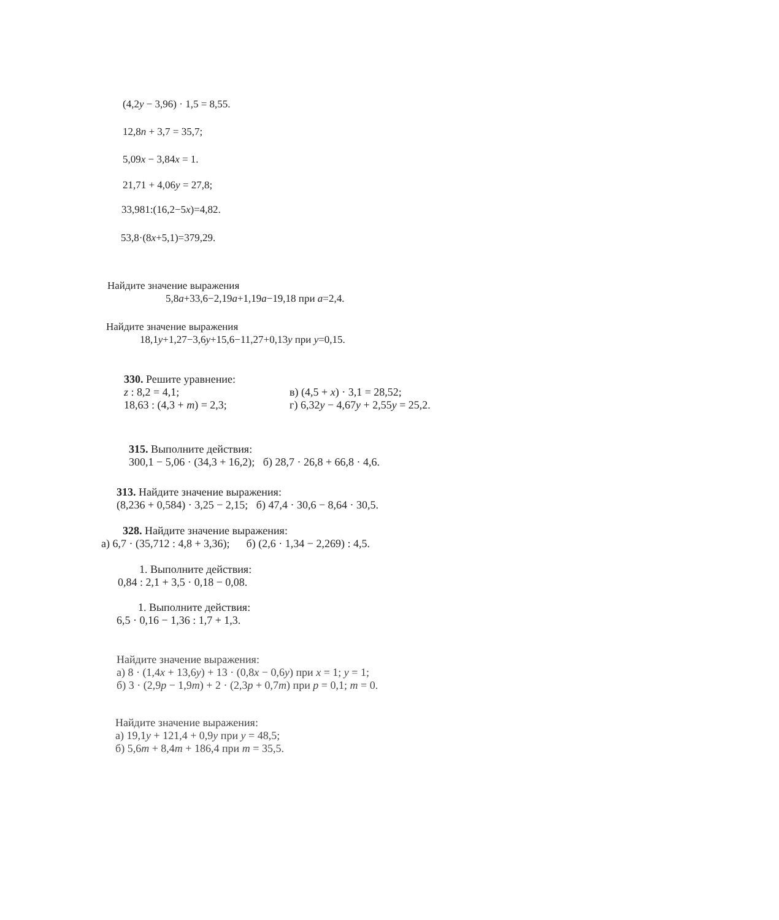(4,2y − 3,96) · 1,5 = 8,55.
12,8n + 3,7 = 35,7;
5,09x − 3,84x = 1.
21,71 + 4,06y = 27,8;
33,981:(16,2−5x)=4,82.
53,8·(8x+5,1)=379,29.
Найдите значение выражения
5,8a+33,6−2,19a+1,19a−19,18 при a=2,4.
Найдите значение выражения
18,1y+1,27−3,6y+15,6−11,27+0,13y при y=0,15.
330. Решите уравнение:
z : 8,2 = 4,1; в) (4,5 + x) · 3,1 = 28,52;
18,63 : (4,3 + m) = 2,3; г) 6,32y − 4,67y + 2,55y = 25,2.
315. Выполните действия:
300,1 − 5,06 · (34,3 + 16,2); б) 28,7 · 26,8 + 66,8 · 4,6.
313. Найдите значение выражения:
(8,236 + 0,584) · 3,25 − 2,15; б) 47,4 · 30,6 − 8,64 · 30,5.
328. Найдите значение выражения:
а) 6,7 · (35,712 : 4,8 + 3,36); б) (2,6 · 1,34 − 2,269) : 4,5.
1. Выполните действия:
0,84 : 2,1 + 3,5 · 0,18 − 0,08.
1. Выполните действия:
6,5 · 0,16 − 1,36 : 1,7 + 1,3.
Найдите значение выражения:
а) 8 · (1,4x + 13,6y) + 13 · (0,8x − 0,6y) при x = 1; y = 1;
б) 3 · (2,9p − 1,9m) + 2 · (2,3p + 0,7m) при p = 0,1; m = 0.
Найдите значение выражения:
а) 19,1y + 121,4 + 0,9y при y = 48,5;
б) 5,6m + 8,4m + 186,4 при m = 35,5.